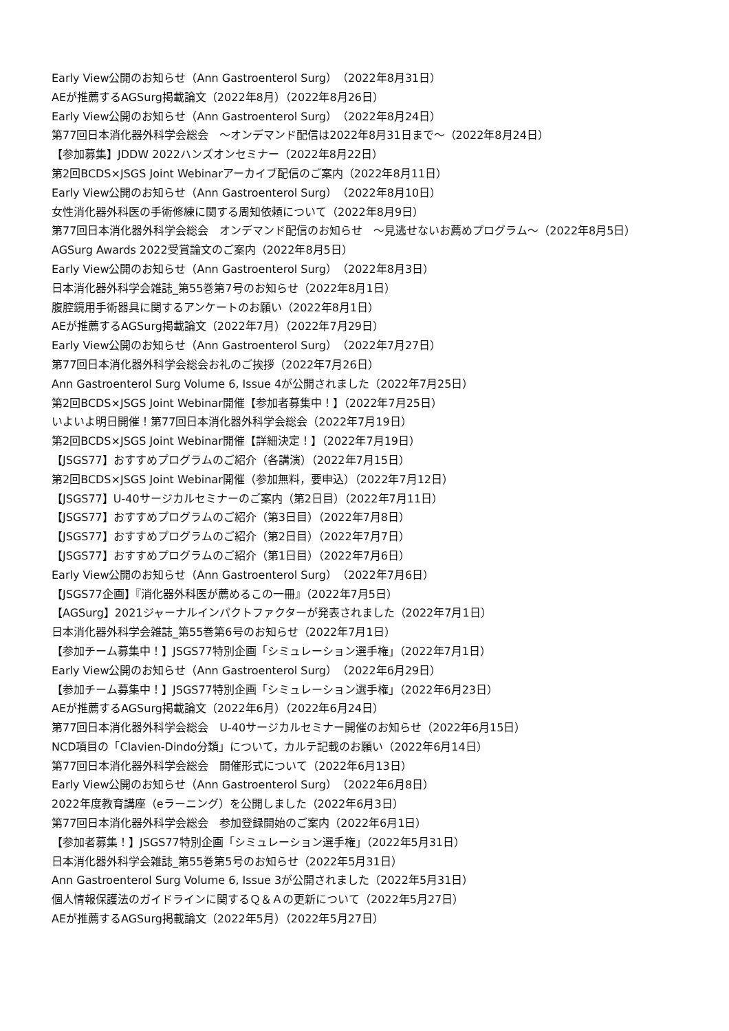Early View公開のお知らせ（Ann Gastroenterol Surg）（2022年8月31日）
AEが推薦するAGSurg掲載論文（2022年8月）（2022年8月26日）
Early View公開のお知らせ（Ann Gastroenterol Surg）（2022年8月24日）
第77回日本消化器外科学会総会　～オンデマンド配信は2022年8月31日まで～（2022年8月24日）
【参加募集】JDDW 2022ハンズオンセミナー（2022年8月22日）
第2回BCDS×JSGS Joint Webinarアーカイブ配信のご案内（2022年8月11日）
Early View公開のお知らせ（Ann Gastroenterol Surg）（2022年8月10日）
女性消化器外科医の手術修練に関する周知依頼について（2022年8月9日）
第77回日本消化器外科学会総会　オンデマンド配信のお知らせ　～見逃せないお薦めプログラム～（2022年8月5日）
AGSurg Awards 2022受賞論文のご案内（2022年8月5日）
Early View公開のお知らせ（Ann Gastroenterol Surg）（2022年8月3日）
日本消化器外科学会雑誌_第55巻第7号のお知らせ（2022年8月1日）
腹腔鏡用手術器具に関するアンケートのお願い（2022年8月1日）
AEが推薦するAGSurg掲載論文（2022年7月）（2022年7月29日）
Early View公開のお知らせ（Ann Gastroenterol Surg）（2022年7月27日）
第77回日本消化器外科学会総会お礼のご挨拶（2022年7月26日）
Ann Gastroenterol Surg Volume 6, Issue 4が公開されました（2022年7月25日）
第2回BCDS×JSGS Joint Webinar開催【参加者募集中！】（2022年7月25日）
いよいよ明日開催！第77回日本消化器外科学会総会（2022年7月19日）
第2回BCDS×JSGS Joint Webinar開催【詳細決定！】（2022年7月19日）
【JSGS77】おすすめプログラムのご紹介（各講演）（2022年7月15日）
第2回BCDS×JSGS Joint Webinar開催（参加無料，要申込）（2022年7月12日）
【JSGS77】U-40サージカルセミナーのご案内（第2日目）（2022年7月11日）
【JSGS77】おすすめプログラムのご紹介（第3日目）（2022年7月8日）
【JSGS77】おすすめプログラムのご紹介（第2日目）（2022年7月7日）
【JSGS77】おすすめプログラムのご紹介（第1日目）（2022年7月6日）
Early View公開のお知らせ（Ann Gastroenterol Surg）（2022年7月6日）
【JSGS77企画】『消化器外科医が薦めるこの一冊』（2022年7月5日）
【AGSurg】2021ジャーナルインパクトファクターが発表されました（2022年7月1日）
日本消化器外科学会雑誌_第55巻第6号のお知らせ（2022年7月1日）
【参加チーム募集中！】JSGS77特別企画「シミュレーション選手権」（2022年7月1日）
Early View公開のお知らせ（Ann Gastroenterol Surg）（2022年6月29日）
【参加チーム募集中！】JSGS77特別企画「シミュレーション選手権」（2022年6月23日）
AEが推薦するAGSurg掲載論文（2022年6月）（2022年6月24日）
第77回日本消化器外科学会総会　U-40サージカルセミナー開催のお知らせ（2022年6月15日）
NCD項目の「Clavien-Dindo分類」について，カルテ記載のお願い（2022年6月14日）
第77回日本消化器外科学会総会　開催形式について（2022年6月13日）
Early View公開のお知らせ（Ann Gastroenterol Surg）（2022年6月8日）
2022年度教育講座（eラーニング）を公開しました（2022年6月3日）
第77回日本消化器外科学会総会　参加登録開始のご案内（2022年6月1日）
【参加者募集！】JSGS77特別企画「シミュレーション選手権」（2022年5月31日）
日本消化器外科学会雑誌_第55巻第5号のお知らせ（2022年5月31日）
Ann Gastroenterol Surg Volume 6, Issue 3が公開されました（2022年5月31日）
個人情報保護法のガイドラインに関するＱ＆Ａの更新について（2022年5月27日）
AEが推薦するAGSurg掲載論文（2022年5月）（2022年5月27日）